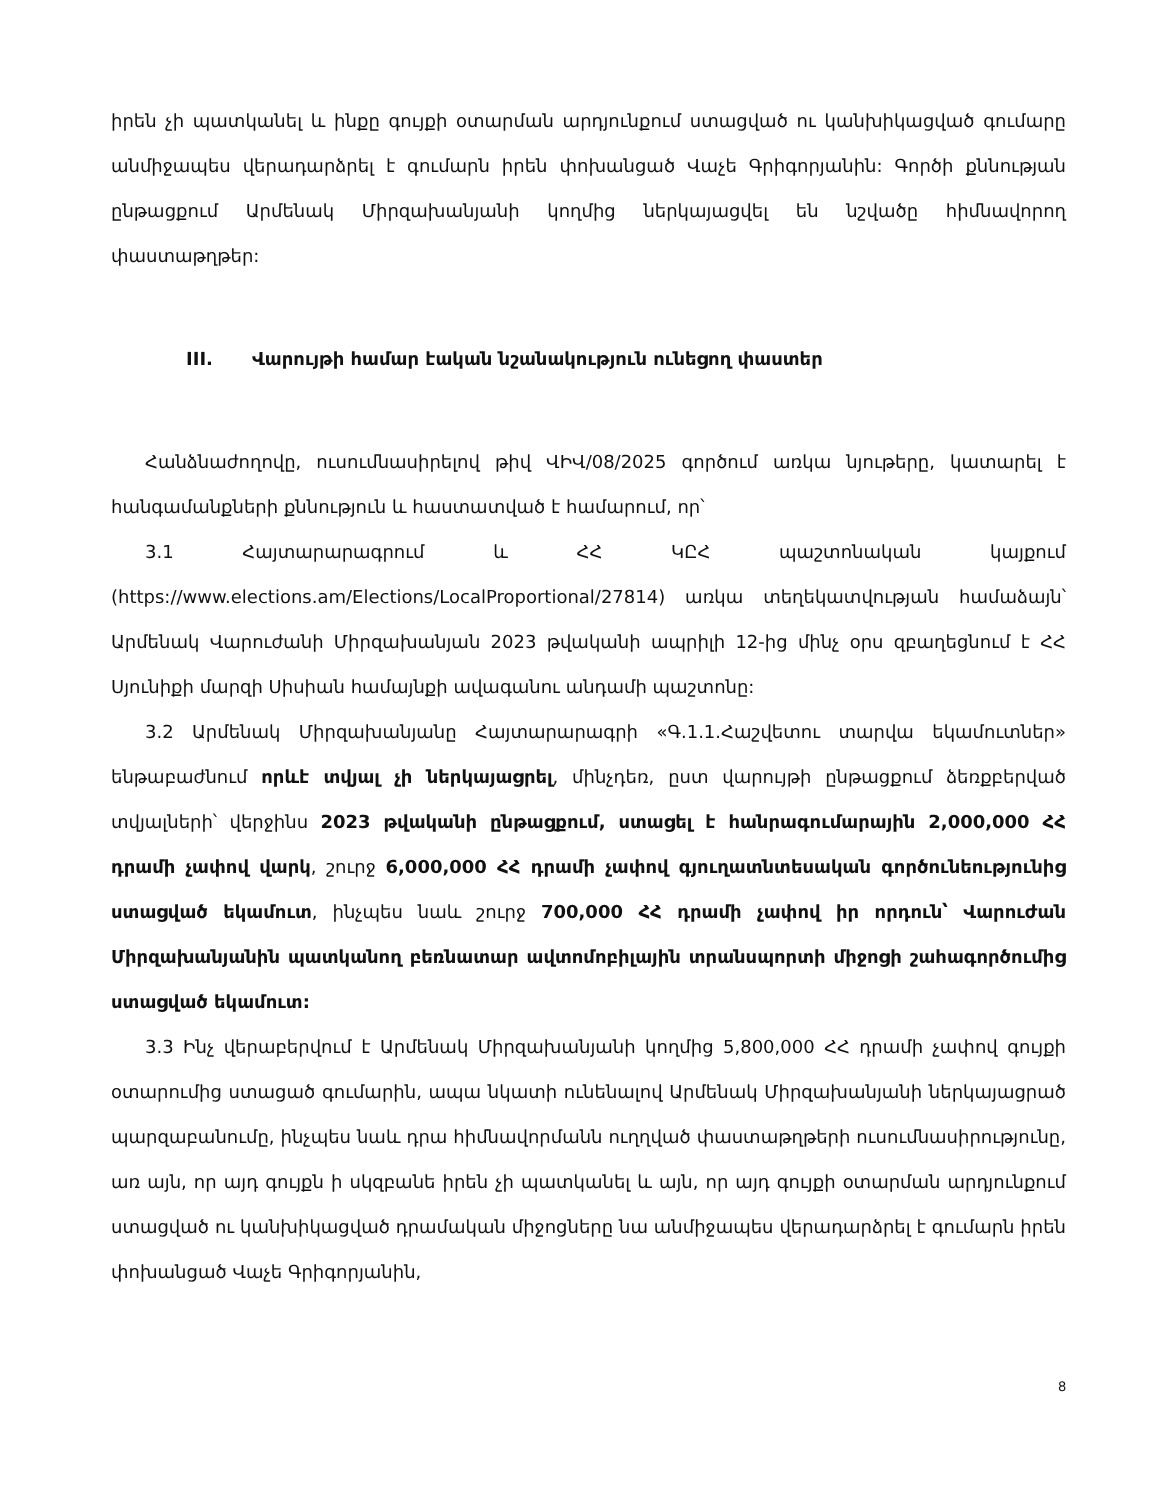իրեն չի պատկանել և ինքը գույքի օտարման արդյունքում ստացված ու կանխիկացված գումարը անմիջապես վերադարձրել է գումարն իրեն փոխանցած Վաչե Գրիգորյանին: Գործի քննության ընթացքում Արմենակ Միրզախանյանի կողմից ներկայացվել են նշվածը հիմնավորող փաստաթղթեր:
III. Վարույթի համար էական նշանակություն ունեցող փաստեր
Հանձնաժողովը, ուսումնասիրելով թիվ ՎԻՎ/08/2025 գործում առկա նյութերը, կատարել է հանգամանքների քննություն և հաստատված է համարում, որ՝
3.1 Հայտարարագրում և ՀՀ ԿԸՀ պաշտոնական կայքում (https://www.elections.am/Elections/LocalProportional/27814) առկա տեղեկատվության համաձայն՝ Արմենակ Վարուժանի Միրզախանյան 2023 թվականի ապրիլի 12-ից մինչ օրս զբաղեցնում է ՀՀ Սյունիքի մարզի Սիսիան համայնքի ավագանու անդամի պաշտոնը:
3.2 Արմենակ Միրզախանյանը Հայտարարագրի «Գ.1.1.Հաշվետու տարվա եկամուտներ» ենթաբաժնում որևէ տվյալ չի ներկայացրել, մինչդեռ, ըստ վարույթի ընթացքում ձեռքբերված տվյալների՝ վերջինս 2023 թվականի ընթացքում, ստացել է հանրագումարային 2,000,000 ՀՀ դրամի չափով վարկ, շուրջ 6,000,000 ՀՀ դրամի չափով գյուղատնտեսական գործունեությունից ստացված եկամուտ, ինչպես նաև շուրջ 700,000 ՀՀ դրամի չափով իր որդուն՝ Վարուժան Միրզախանյանին պատկանող բեռնատար ավտոմոբիլային տրանսպորտի միջոցի շահագործումից ստացված եկամուտ:
3.3 Ինչ վերաբերվում է Արմենակ Միրզախանյանի կողմից 5,800,000 ՀՀ դրամի չափով գույքի օտարումից ստացած գումարին, ապա նկատի ունենալով Արմենակ Միրզախանյանի ներկայացրած պարզաբանումը, ինչպես նաև դրա հիմնավորմանն ուղղված փաստաթղթերի ուսումնասիրությունը, առ այն, որ այդ գույքն ի սկզբանե իրեն չի պատկանել և այն, որ այդ գույքի օտարման արդյունքում ստացված ու կանխիկացված դրամական միջոցները նա անմիջապես վերադարձրել է գումարն իրեն փոխանցած Վաչե Գրիգորյանին,
8